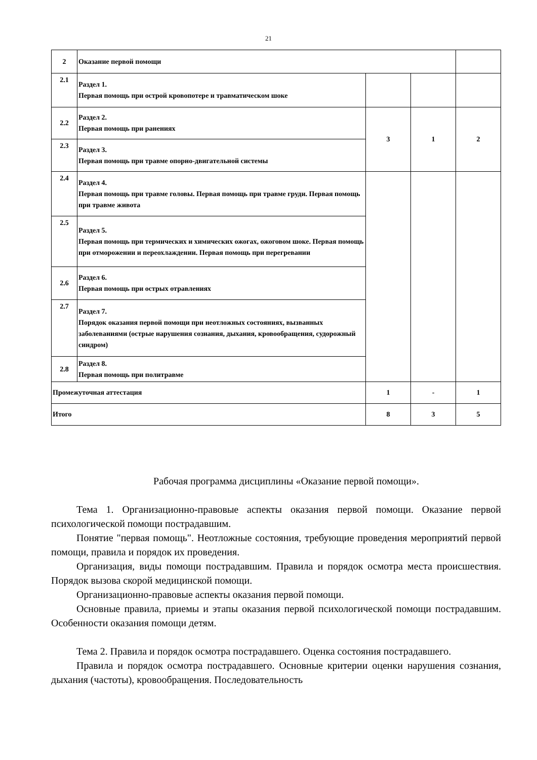21
| 2 | Оказание первой помощи | | | |
| 2.1 | Раздел 1. Первая помощь при острой кровопотере и травматическом шоке | | | |
| 2.2 | Раздел 2. Первая помощь при ранениях | 3 | 1 | 2 |
| 2.3 | Раздел 3. Первая помощь при травме опорно-двигательной системы | | | |
| 2.4 | Раздел 4. Первая помощь при травме головы. Первая помощь при травме груди. Первая помощь при травме живота | | | |
| 2.5 | Раздел 5. Первая помощь при термических и химических ожогах, ожоговом шоке. Первая помощь при отморожении и переохлаждении. Первая помощь при перегревании | | | |
| 2.6 | Раздел 6. Первая помощь при острых отравлениях | | | |
| 2.7 | Раздел 7. Порядок оказания первой помощи при неотложных состояниях, вызванных заболеваниями (острые нарушения сознания, дыхания, кровообращения, судорожный синдром) | | | |
| 2.8 | Раздел 8. Первая помощь при политравме | | | |
| Промежуточная аттестация | | 1 | - | 1 |
| Итого | | 8 | 3 | 5 |
Рабочая программа дисциплины «Оказание первой помощи».
Тема 1. Организационно-правовые аспекты оказания первой помощи. Оказание первой психологической помощи пострадавшим.
Понятие "первая помощь". Неотложные состояния, требующие проведения мероприятий первой помощи, правила и порядок их проведения.
Организация, виды помощи пострадавшим. Правила и порядок осмотра места происшествия. Порядок вызова скорой медицинской помощи.
Организационно-правовые аспекты оказания первой помощи.
Основные правила, приемы и этапы оказания первой психологической помощи пострадавшим. Особенности оказания помощи детям.
Тема 2. Правила и порядок осмотра пострадавшего. Оценка состояния пострадавшего.
Правила и порядок осмотра пострадавшего. Основные критерии оценки нарушения сознания, дыхания (частоты), кровообращения. Последовательность